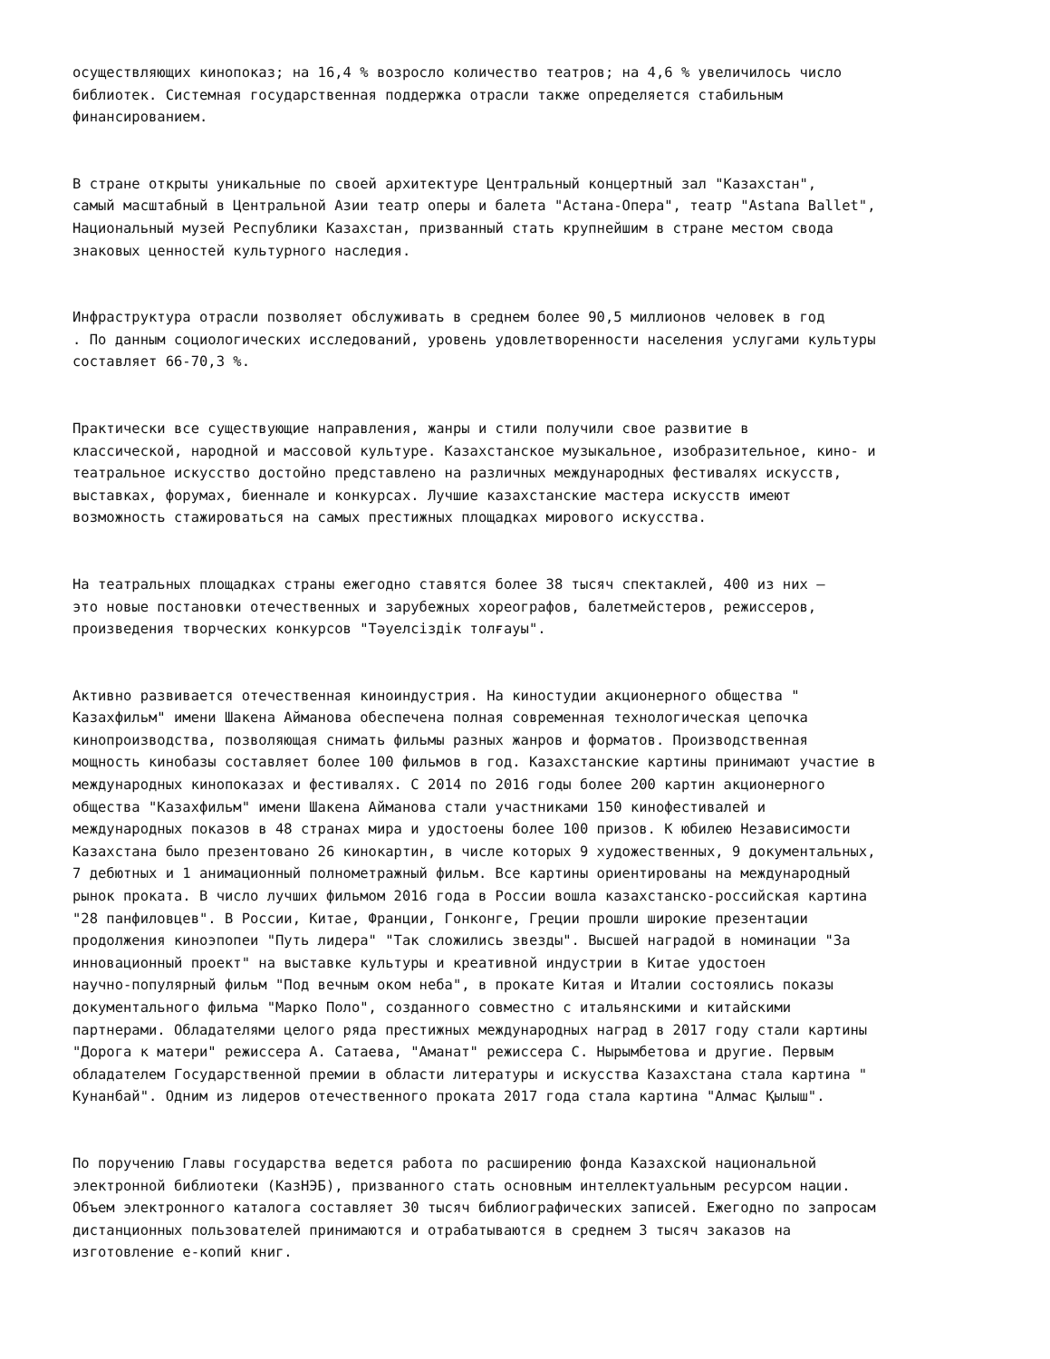осуществляющих кинопоказ; на 16,4 % возросло количество театров; на 4,6 % увеличилось число библиотек. Системная государственная поддержка отрасли также определяется стабильным финансированием.
В стране открыты уникальные по своей архитектуре Центральный концертный зал "Казахстан", самый масштабный в Центральной Азии театр оперы и балета "Астана-Опера", театр "Astana Ballet", Национальный музей Республики Казахстан, призванный стать крупнейшим в стране местом свода знаковых ценностей культурного наследия.
Инфраструктура отрасли позволяет обслуживать в среднем более 90,5 миллионов человек в год . По данным социологических исследований, уровень удовлетворенности населения услугами культуры составляет 66-70,3 %.
Практически все существующие направления, жанры и стили получили свое развитие в классической, народной и массовой культуре. Казахстанское музыкальное, изобразительное, кино- и театральное искусство достойно представлено на различных международных фестивалях искусств, выставках, форумах, биеннале и конкурсах. Лучшие казахстанские мастера искусств имеют возможность стажироваться на самых престижных площадках мирового искусства.
На театральных площадках страны ежегодно ставятся более 38 тысяч спектаклей, 400 из них – это новые постановки отечественных и зарубежных хореографов, балетмейстеров, режиссеров, произведения творческих конкурсов "Тәуелсіздік толғауы".
Активно развивается отечественная киноиндустрия. На киностудии акционерного общества " Казахфильм" имени Шакена Айманова обеспечена полная современная технологическая цепочка кинопроизводства, позволяющая снимать фильмы разных жанров и форматов. Производственная мощность кинобазы составляет более 100 фильмов в год. Казахстанские картины принимают участие в международных кинопоказах и фестивалях. С 2014 по 2016 годы более 200 картин акционерного общества "Казахфильм" имени Шакена Айманова стали участниками 150 кинофестивалей и международных показов в 48 странах мира и удостоены более 100 призов. К юбилею Независимости Казахстана было презентовано 26 кинокартин, в числе которых 9 художественных, 9 документальных, 7 дебютных и 1 анимационный полнометражный фильм. Все картины ориентированы на международный рынок проката. В число лучших фильмом 2016 года в России вошла казахстанско-российская картина "28 панфиловцев". В России, Китае, Франции, Гонконге, Греции прошли широкие презентации продолжения киноэпопеи "Путь лидера" "Так сложились звезды". Высшей наградой в номинации "За инновационный проект" на выставке культуры и креативной индустрии в Китае удостоен научно-популярный фильм "Под вечным оком неба", в прокате Китая и Италии состоялись показы документального фильма "Марко Поло", созданного совместно с итальянскими и китайскими партнерами. Обладателями целого ряда престижных международных наград в 2017 году стали картины "Дорога к матери" режиссера А. Сатаева, "Аманат" режиссера С. Нырымбетова и другие. Первым обладателем Государственной премии в области литературы и искусства Казахстана стала картина " Кунанбай". Одним из лидеров отечественного проката 2017 года стала картина "Алмас Қылыш".
По поручению Главы государства ведется работа по расширению фонда Казахской национальной электронной библиотеки (КазНЭБ), призванного стать основным интеллектуальным ресурсом нации. Объем электронного каталога составляет 30 тысяч библиографических записей. Ежегодно по запросам дистанционных пользователей принимаются и отрабатываются в среднем 3 тысяч заказов на изготовление е-копий книг.